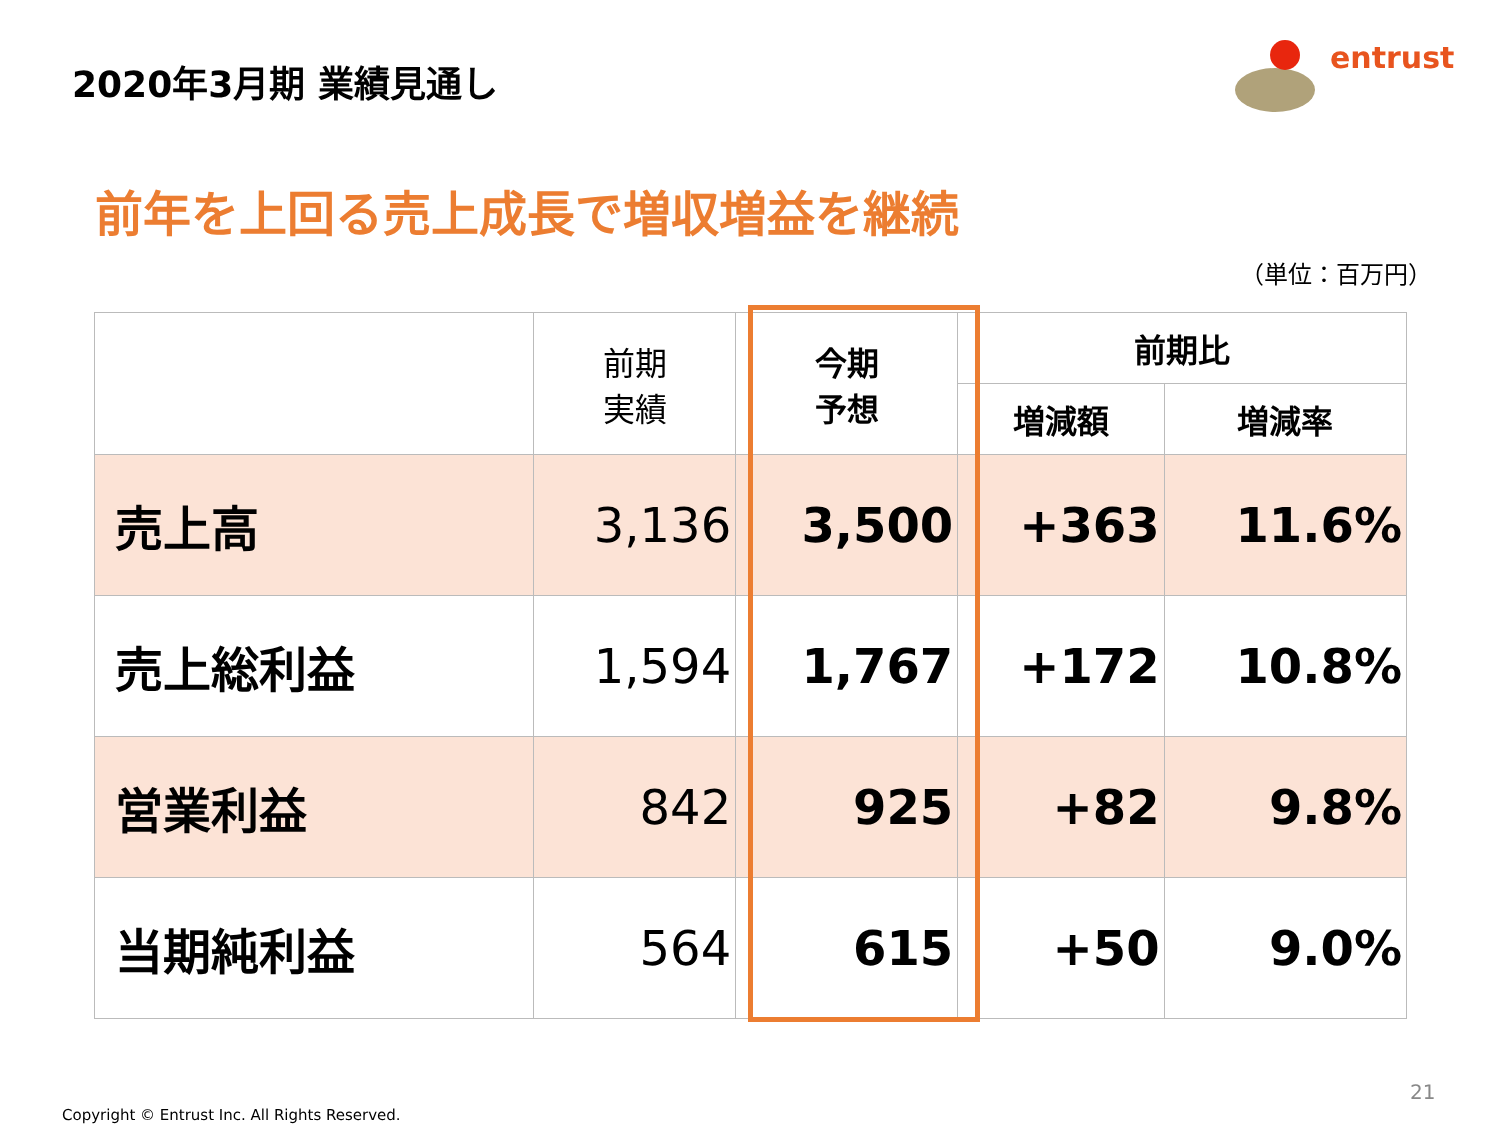2020年3月期 業績見通し
entrust
前年を上回る売上成長で増収増益を継続
（単位：百万円）
| | 前期 実績 | 今期 予想 | 前期比 | |
| --- | --- | --- | --- | --- |
| | | | 増減額 | 増減率 |
| 売上高 | 3,136 | 3,500 | +363 | 11.6% |
| 売上総利益 | 1,594 | 1,767 | +172 | 10.8% |
| 営業利益 | 842 | 925 | +82 | 9.8% |
| 当期純利益 | 564 | 615 | +50 | 9.0% |
21
Copyright © Entrust Inc. All Rights Reserved.